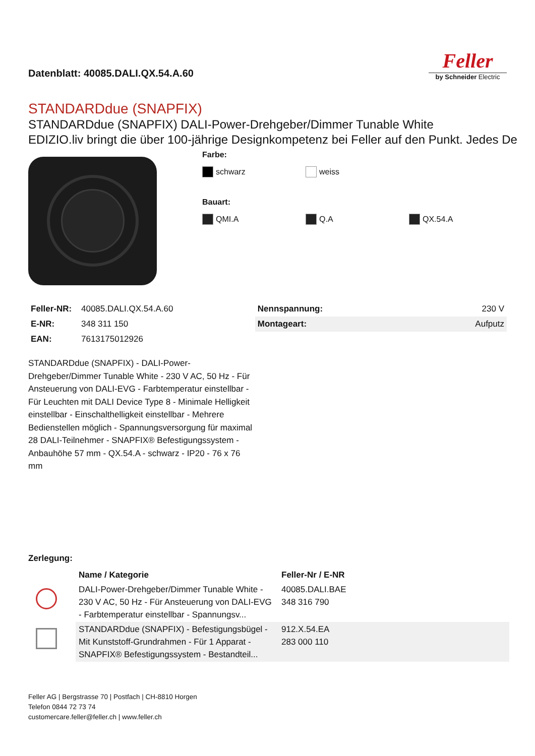Datenblatt: 40085.DALI.QX.54.A.60
Feller
by Schneider Electric
STANDARDdue (SNAPFIX)
STANDARDdue (SNAPFIX) DALI-Power-Drehgeber/Dimmer Tunable White
EDIZIO.liv bringt die über 100-jährige Designkompetenz bei Feller auf den Punkt. Jedes De
Farbe:
schwarz weiss
Bauart:
QMI.A Q.A QX.54.A
| Feller-NR: | 40085.DALI.QX.54.A.60 |
| E-NR: | 348 311 150 |
| EAN: | 7613175012926 |
| Nennspannung: | 230 V |
| Montageart: | Aufputz |
STANDARDdue (SNAPFIX) - DALI-Power-Drehgeber/Dimmer Tunable White - 230 V AC, 50 Hz - Für Ansteuerung von DALI-EVG - Farbtemperatur einstellbar - Für Leuchten mit DALI Device Type 8 - Minimale Helligkeit einstellbar - Einschalthelligkeit einstellbar - Mehrere Bedienstellen möglich - Spannungsversorgung für maximal 28 DALI-Teilnehmer - SNAPFIX® Befestigungssystem - Anbauhöhe 57 mm - QX.54.A - schwarz - IP20 - 76 x 76 mm
Zerlegung:
| | Name / Kategorie | Feller-Nr / E-NR |
| --- | --- | --- |
| | DALI-Power-Drehgeber/Dimmer Tunable White - 230 V AC, 50 Hz - Für Ansteuerung von DALI-EVG - Farbtemperatur einstellbar - Spannungsv... | 40085.DALI.BAE 348 316 790 |
| | STANDARDdue (SNAPFIX) - Befestigungsbügel - Mit Kunststoff-Grundrahmen - Für 1 Apparat - SNAPFIX® Befestigungssystem - Bestandteil... | 912.X.54.EA 283 000 110 |
Feller AG | Bergstrasse 70 | Postfach | CH-8810 Horgen
Telefon 0844 72 73 74
customercare.feller@feller.ch | www.feller.ch